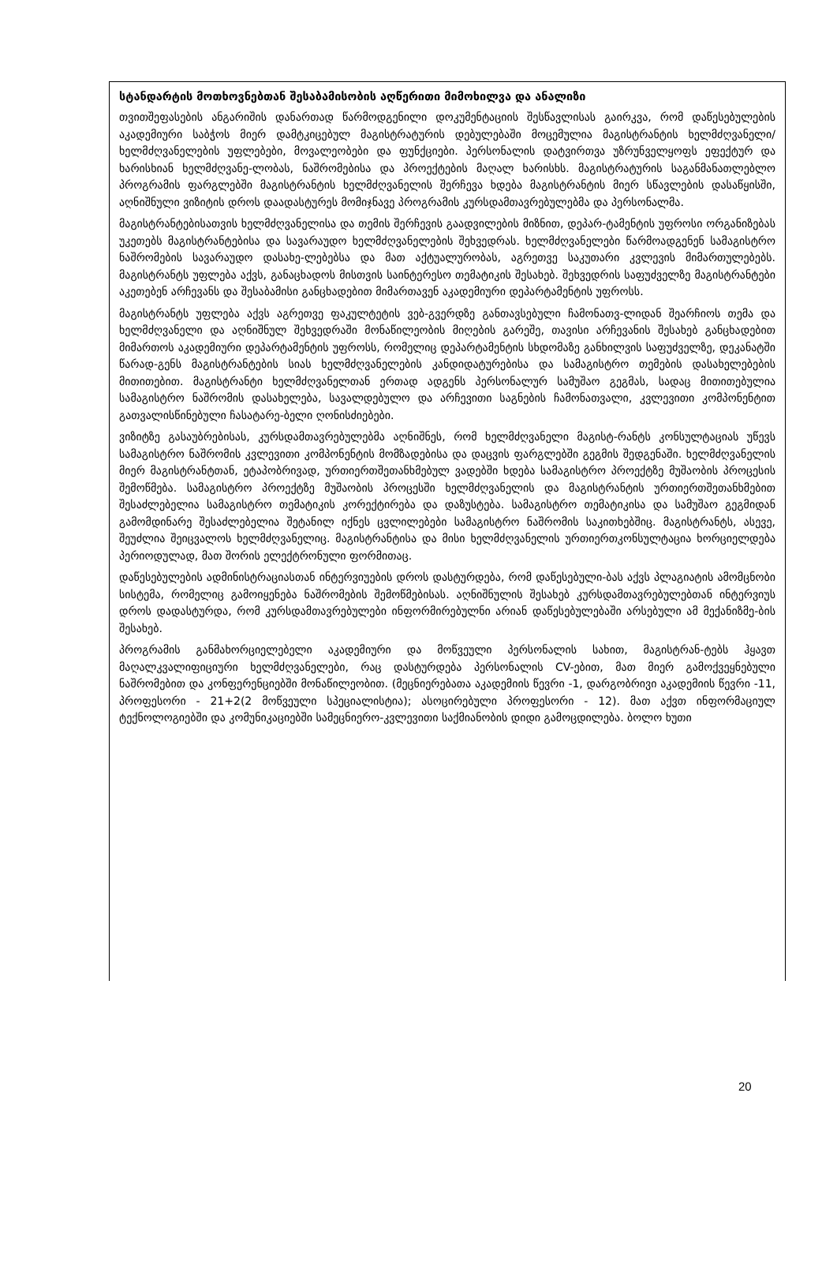სტანდარტის მოთხოვნებთან შესაბამისობის აღწერითი მიმოხილვა და ანალიზი
თვითშეფასების ანგარიშის დანართად წარმოდგენილი დოკუმენტაციის შესწავლისას გაირკვა, რომ დაწესებულების აკადემიური საბჭოს მიერ დამტკიცებულ მაგისტრატურის დებულებაში მოცემულია მაგისტრანტის ხელმძღვანელი/ხელმძღვანელების უფლებები, მოვალეობები და ფუნქციები. პერსონალის დატვირთვა უზრუნველყოფს ეფექტურ და ხარისხიან ხელმძღვანე-ლობას, ნაშრომებისა და პროექტების მაღალ ხარისხს. მაგისტრატურის საგანმანათლებლო პროგრამის ფარგლებში მაგისტრანტის ხელმძღვანელის შერჩევა ხდება მაგისტრანტის მიერ სწავლების დასაწყისში, აღნიშნული ვიზიტის დროს დაადასტურეს მომიჯნავე პროგრამის კურსდამთავრებულებმა და პერსონალმა.
მაგისტრანტებისათვის ხელმძღვანელისა და თემის შერჩევის გაადვილების მიზნით, დეპარ-ტამენტის უფროსი ორგანიზებას უკეთებს მაგისტრანტებისა და სავარაუდო ხელმძღვანელების შეხვედრას. ხელმძღვანელები წარმოადგენენ სამაგისტრო ნაშრომების სავარაუდო დასახე-ლებებსა და მათ აქტუალურობას, აგრეთვე საკუთარი კვლევის მიმართულებებს. მაგისტრანტს უფლება აქვს, განაცხადოს მისთვის საინტერესო თემატიკის შესახებ. შეხვედრის საფუძველზე მაგისტრანტები აკეთებენ არჩევანს და შესაბამისი განცხადებით მიმართავენ აკადემიური დეპარტამენტის უფროსს.
მაგისტრანტს უფლება აქვს აგრეთვე ფაკულტეტის ვებ-გვერდზე განთავსებული ჩამონათვ-ლიდან შეარჩიოს თემა და ხელმძღვანელი და აღნიშნულ შეხვედრაში მონაწილეობის მიღების გარეშე, თავისი არჩევანის შესახებ განცხადებით მიმართოს აკადემიური დეპარტამენტის უფროსს, რომელიც დეპარტამენტის სხდომაზე განხილვის საფუძველზე, დეკანატში წარად-გენს მაგისტრანტების სიას ხელმძღვანელების კანდიდატურებისა და სამაგისტრო თემების დასახელებების მითითებით. მაგისტრანტი ხელმძღვანელთან ერთად ადგენს პერსონალურ სამუშაო გეგმას, სადაც მითითებულია სამაგისტრო ნაშრომის დასახელება, სავალდებულო და არჩევითი საგნების ჩამონათვალი, კვლევითი კომპონენტით გათვალისწინებული ჩასატარე-ბელი ღონისძიებები.
ვიზიტზე გასაუბრებისას, კურსდამთავრებულებმა აღნიშნეს, რომ ხელმძღვანელი მაგისტ-რანტს კონსულტაციას უწევს სამაგისტრო ნაშრომის კვლევითი კომპონენტის მომზადებისა და დაცვის ფარგლებში გეგმის შედგენაში. ხელმძღვანელის მიერ მაგისტრანტთან, ეტაპობრივად, ურთიერთშეთანხმებულ ვადებში ხდება სამაგისტრო პროექტზე მუშაობის პროცესის შემოწმება. სამაგისტრო პროექტზე მუშაობის პროცესში ხელმძღვანელის და მაგისტრანტის ურთიერთშეთანხმებით შესაძლებელია სამაგისტრო თემატიკის კორექტირება და დაზუსტება. სამაგისტრო თემატიკისა და სამუშაო გეგმიდან გამომდინარე შესაძლებელია შეტანილ იქნეს ცვლილებები სამაგისტრო ნაშრომის საკითხებშიც. მაგისტრანტს, ასევე, შეუძლია შეიცვალოს ხელმძღვანელიც. მაგისტრანტისა და მისი ხელმძღვანელის ურთიერთკონსულტაცია ხორციელდება პერიოდულად, მათ შორის ელექტრონული ფორმითაც.
დაწესებულების ადმინისტრაციასთან ინტერვიუების დროს დასტურდება, რომ დაწესებული-ბას აქვს პლაგიატის ამომცნობი სისტემა, რომელიც გამოიყენება ნაშრომების შემოწმებისას. აღნიშნულის შესახებ კურსდამთავრებულებთან ინტერვიუს დროს დადასტურდა, რომ კურსდამთავრებულები ინფორმირებულნი არიან დაწესებულებაში არსებული ამ მექანიზმე-ბის შესახებ.
პროგრამის განმახორციელებელი აკადემიური და მოწვეული პერსონალის სახით, მაგისტრან-ტებს ჰყავთ მაღალკვალიფიციური ხელმძღვანელები, რაც დასტურდება პერსონალის CV-ებით, მათ მიერ გამოქვეყნებული ნაშრომებით და კონფერენციებში მონაწილეობით. (მეცნიერებათა აკადემიის წევრი -1, დარგობრივი აკადემიის წევრი -11, პროფესორი - 21+2(2 მოწვეული სპეციალისტია); ასოცირებული პროფესორი - 12). მათ აქვთ ინფორმაციულ ტექნოლოგიებში და კომუნიკაციებში სამეცნიერო-კვლევითი საქმიანობის დიდი გამოცდილება. ბოლო ხუთი
20